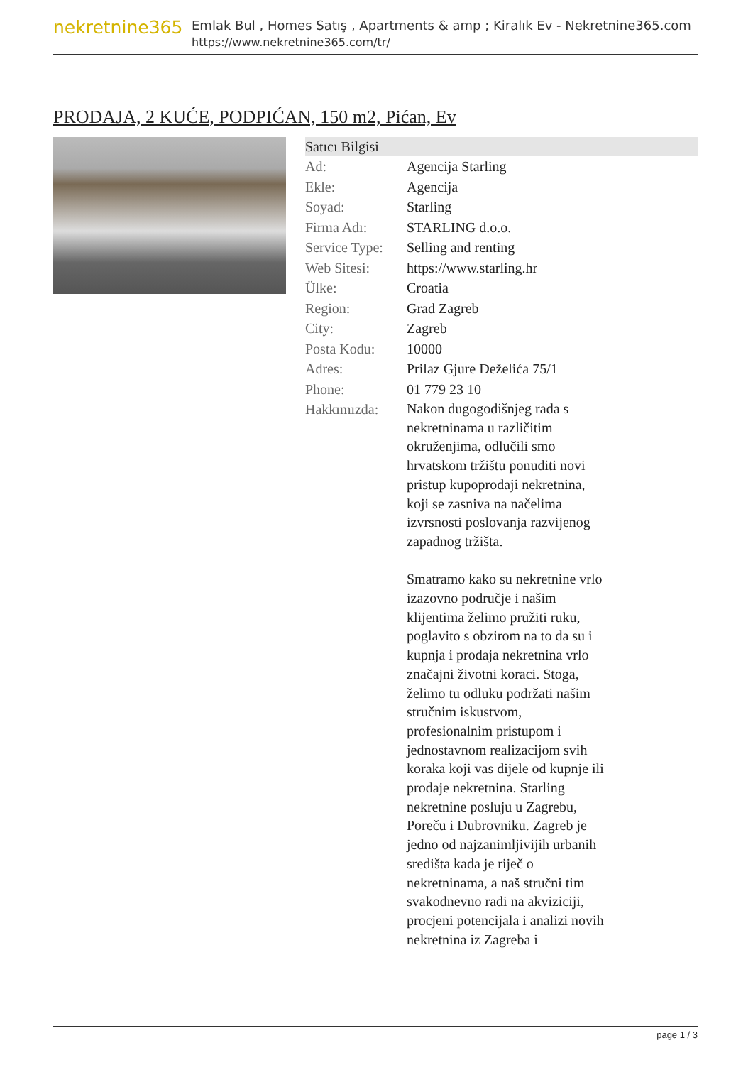nekretnine365
Emlak Bul , Homes Satış , Apartments & amp ; Kiralık Ev - Nekretnine365.com
https://www.nekretnine365.com/tr/
PRODAJA, 2 KUĆE, PODPIĆAN, 150 m2, Pićan, Ev
| Satıcı Bilgisi | |
| --- | --- |
| Ad: | Agencija Starling |
| Ekle: | Agencija |
| Soyad: | Starling |
| Firma Adı: | STARLING d.o.o. |
| Service Type: | Selling and renting |
| Web Sitesi: | https://www.starling.hr |
| Ülke: | Croatia |
| Region: | Grad Zagreb |
| City: | Zagreb |
| Posta Kodu: | 10000 |
| Adres: | Prilaz Gjure Deželića 75/1 |
| Phone: | 01 779 23 10 |
| Hakkımızda: | Nakon dugogodišnjeg rada s nekretninama u različitim okruženjima, odlučili smo hrvatskom tržištu ponuditi novi pristup kupoprodaji nekretnina, koji se zasniva na načelima izvrsnosti poslovanja razvijenog zapadnog tržišta. Smatramo kako su nekretnine vrlo izazovno područje i našim klijentima želimo pružiti ruku, poglavito s obzirom na to da su i kupnja i prodaja nekretnina vrlo značajni životni koraci. Stoga, želimo tu odluku podržati našim stručnim iskustvom, profesionalnim pristupom i jednostavnom realizacijom svih koraka koji vas dijele od kupnje ili prodaje nekretnina. Starling nekretnine posluju u Zagrebu, Poreču i Dubrovniku. Zagreb je jedno od najzanimljivijih urbanih središta kada je riječ o nekretninama, a naš stručni tim svakodnevno radi na akviziciji, procjeni potencijala i analizi novih nekretnina iz Zagreba i |
page 1 / 3